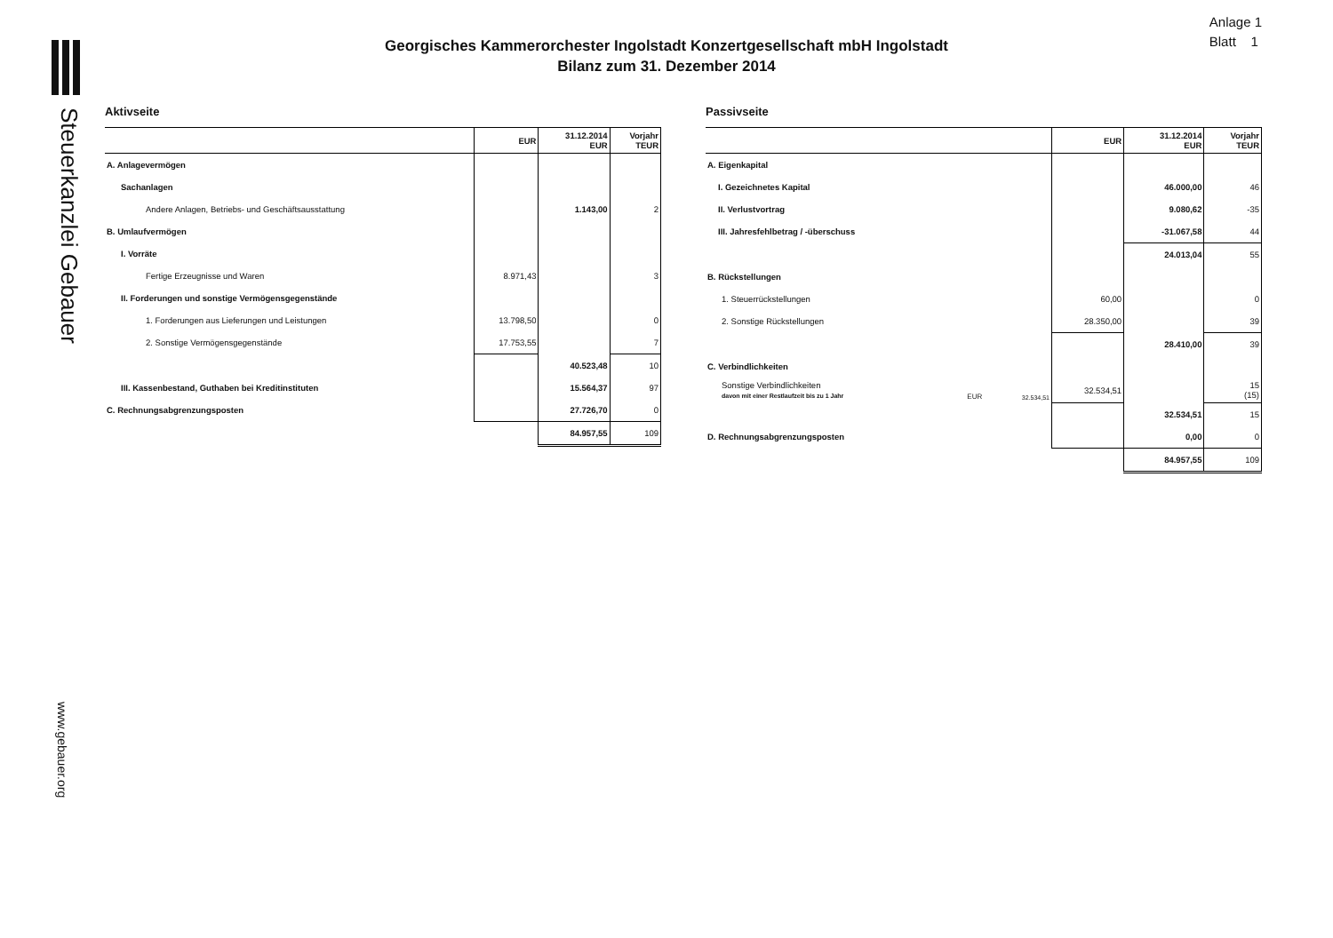Steuerkanzlei Gebauer
www.gebauer.org
Anlage 1
Blatt 1
Georgisches Kammerorchester Ingolstadt Konzertgesellschaft mbH Ingolstadt
Bilanz zum 31. Dezember 2014
Aktivseite
| | EUR | 31.12.2014 EUR | Vorjahr TEUR |
| --- | --- | --- | --- |
| A. Anlagevermögen | | | |
| Sachanlagen | | | |
| Andere Anlagen, Betriebs- und Geschäftsausstattung | | 1.143,00 | 2 |
| B. Umlaufvermögen | | | |
| I. Vorräte | | | |
| Fertige Erzeugnisse und Waren | 8.971,43 | | 3 |
| II. Forderungen und sonstige Vermögensgegenstände | | | |
| 1. Forderungen aus Lieferungen und Leistungen | 13.798,50 | | 0 |
| 2. Sonstige Vermögensgegenstände | 17.753,55 | | 7 |
| | | 40.523,48 | 10 |
| III. Kassenbestand, Guthaben bei Kreditinstituten | | 15.564,37 | 97 |
| C. Rechnungsabgrenzungsposten | | 27.726,70 | 0 |
| | | 84.957,55 | 109 |
Passivseite
| | | | EUR | 31.12.2014 EUR | Vorjahr TEUR |
| --- | --- | --- | --- | --- | --- |
| A. Eigenkapital | | | | | |
| I. Gezeichnetes Kapital | | | | 46.000,00 | 46 |
| II. Verlustvortrag | | | | 9.080,62 | -35 |
| III. Jahresfehlbetrag / -überschuss | | | | -31.067,58 | 44 |
| | | | | 24.013,04 | 55 |
| B. Rückstellungen | | | | | |
| 1. Steuerrückstellungen | | | 60,00 | | 0 |
| 2. Sonstige Rückstellungen | | | 28.350,00 | | 39 |
| | | | | 28.410,00 | 39 |
| C. Verbindlichkeiten | | | | | |
| Sonstige Verbindlichkeiten davon mit einer Restlaufzeit bis zu 1 Jahr | EUR | 32.534,51 | 32.534,51 | | 15 (15) |
| | | | | 32.534,51 | 15 |
| D. Rechnungsabgrenzungsposten | | | | 0,00 | 0 |
| | | | | 84.957,55 | 109 |